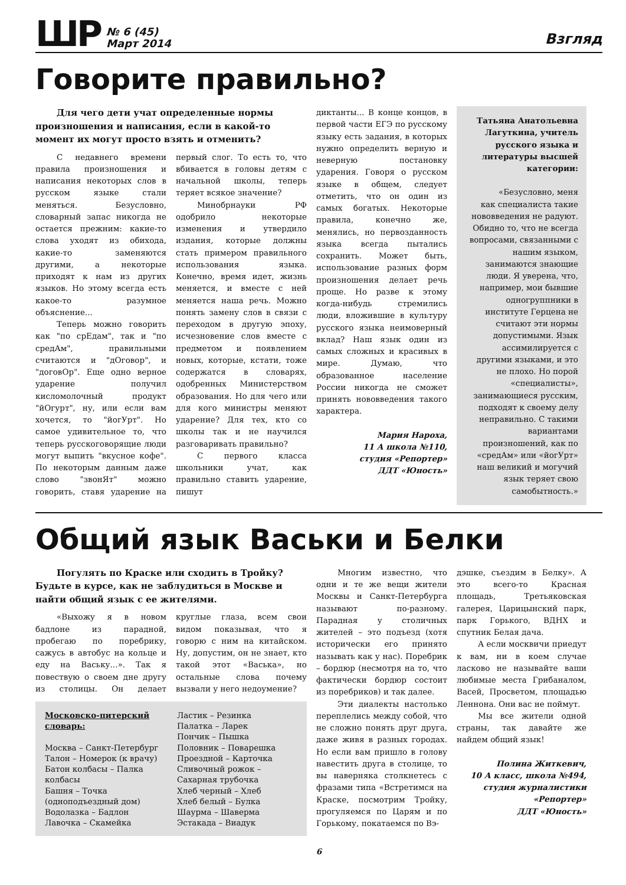ШР № 6 (45)
Март 2014
Взгляд
Говорите правильно?
Для чего дети учат определенные нормы произношения и написания, если в какой-то момент их могут просто взять и отменить?
С недавнего времени правила произношения и написания некоторых слов в русском языке стали меняться. Безусловно, словарный запас никогда не остается прежним: какие-то слова уходят из обихода, какие-то заменяются другими, а некоторые приходят к нам из других языков. Но этому всегда есть какое-то разумное объяснение...
Теперь можно говорить как "по срЕдам", так и "по средАм", правильными считаются и "дОговор", и "договОр". Еще одно верное ударение получил кисломолочный продукт "йОгурт", ну, или если вам хочется, то "йогУрт". Но самое удивительное то, что теперь русскоговорящие люди могут выпить "вкусное кофе". По некоторым данным даже слово "звонЯт" можно говорить, ставя ударение на первый слог. То есть то, что вбивается в головы детям с начальной школы, теперь теряет всякое значение?
Минобрнауки РФ одобрило некоторые изменения и утвердило издания, которые должны стать примером правильного использования языка. Конечно, время идет, жизнь меняется, и вместе с ней меняется наша речь. Можно понять замену слов в связи с переходом в другую эпоху, исчезновение слов вместе с предметом и появлением новых, которые, кстати, тоже содержатся в словарях, одобренных Министерством образования. Но для чего или для кого министры меняют ударение? Для тех, кто со школы так и не научился разговаривать правильно?
С первого класса школьники учат, как правильно ставить ударение, пишут
диктанты... В конце концов, в первой части ЕГЭ по русскому языку есть задания, в которых нужно определить верную и неверную постановку ударения. Говоря о русском языке в общем, следует отметить, что он один из самых богатых. Некоторые правила, конечно же, менялись, но первозданность языка всегда пытались сохранить. Может быть, использование разных форм произношения делает речь проще. Но разве к этому когда-нибудь стремились люди, вложившие в культуру русского языка неимоверный вклад? Наш язык один из самых сложных и красивых в мире. Думаю, что образованное население России никогда не сможет принять нововведения такого характера.
Мария Нароха,
11 А школа №110,
студия «Репортер»
ДДТ «Юность»
Татьяна Анатольевна Лагуткина, учитель русского языка и литературы высшей категории:
«Безусловно, меня как специалиста такие нововведения не радуют. Обидно то, что не всегда вопросами, связанными с нашим языком, занимаются знающие люди. Я уверена, что, например, мои бывшие одногруппники в институте Герцена не считают эти нормы допустимыми. Язык ассимилируется с другими языками, и это не плохо. Но порой «специалисты», занимающиеся русским, подходят к своему делу неправильно. С такими вариантами произношений, как по «средАм» или «йогУрт» наш великий и могучий язык теряет свою самобытность.»
Общий язык Васьки и Белки
Погулять по Краске или сходить в Тройку? Будьте в курсе, как не заблудиться в Москве и найти общий язык с ее жителями.
«Выхожу я в новом бадлоне из парадной, пробегаю по поребрику, сажусь в автобус на кольце и еду на Ваську...». Так я повествую о своем дне другу из столицы. Он делает круглые глаза, всем свои видом показывая, что я говорю с ним на китайском. Ну, допустим, он не знает, кто такой этот «Васька», но остальные слова почему вызвали у него недоумение?
Московско-питерский словарь:
Москва – Санкт-Петербург
Талон – Номерок (к врачу)
Батон колбасы – Палка колбасы
Башня – Точка (одноподъездный дом)
Водолазка – Бадлон
Лавочка – Скамейка
Ластик – Резинка
Палатка – Ларек
Пончик – Пышка
Половник – Поварешка
Проездной – Карточка
Сливочный рожок – Сахарная трубочка
Хлеб черный – Хлеб
Хлеб белый – Булка
Шаурма – Шаверма
Эстакада – Виадук
Многим известно, что одни и те же вещи жители Москвы и Санкт-Петербурга называют по-разному. Парадная у столичных жителей – это подъезд (хотя исторически его принято называть как у нас). Поребрик – бордюр (несмотря на то, что фактически бордюр состоит из поребриков) и так далее.
Эти диалекты настолько переплелись между собой, что не сложно понять друг друга, даже живя в разных городах. Но если вам пришло в голову навестить друга в столице, то вы наверняка столкнетесь с фразами типа «Встретимся на Краске, посмотрим Тройку, прогуляемся по Царям и по Горькому, покатаемся по Вэ-
дэшке, съездим в Белку». А это всего-то Красная площадь, Третьяковская галерея, Царицынский парк, парк Горького, ВДНХ и спутник Белая дача.
А если москвичи приедут к вам, ни в коем случае ласково не называйте ваши любимые места Грибаналом, Васей, Просветом, площадью Леннона. Они вас не поймут.
Мы все жители одной страны, так давайте же найдем общий язык!
Полина Житкевич,
10 А класс, школа №494,
студия журналистики «Репортер»
ДДТ «Юность»
6